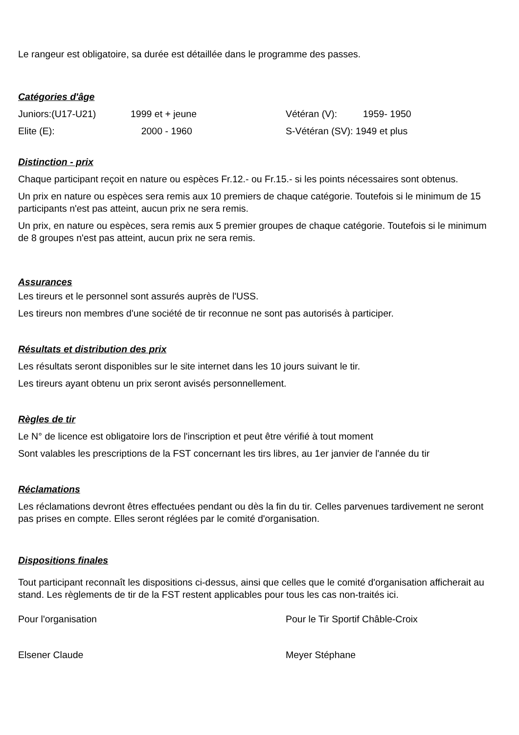Le rangeur est obligatoire, sa durée est détaillée dans le programme des passes.
Catégories d'âge
Juniors:(U17-U21) 1999 et + jeune Vétéran (V): 1959- 1950
Elite (E): 2000 - 1960 S-Vétéran (SV): 1949 et plus
Distinction - prix
Chaque participant reçoit en nature ou espèces Fr.12.- ou Fr.15.- si les points nécessaires sont obtenus.
Un prix en nature ou espèces sera remis aux 10 premiers de chaque catégorie. Toutefois si le minimum de 15 participants n'est pas atteint, aucun prix ne sera remis.
Un prix, en nature ou espèces, sera remis aux 5 premier groupes de chaque catégorie. Toutefois si le minimum de 8 groupes n'est pas atteint, aucun prix ne sera remis.
Assurances
Les tireurs et le personnel sont assurés auprès de l'USS.
Les tireurs non membres d'une société de tir reconnue ne sont pas autorisés à participer.
Résultats et distribution des prix
Les résultats seront disponibles sur le site internet dans les 10 jours suivant le tir.
Les tireurs ayant obtenu un prix seront avisés personnellement.
Règles de tir
Le N° de licence est obligatoire lors de l'inscription et peut être vérifié à tout moment
Sont valables les prescriptions de la FST concernant les tirs libres, au 1er janvier de l'année du tir
Réclamations
Les réclamations devront êtres effectuées pendant ou dès la fin du tir. Celles parvenues tardivement ne seront pas prises en compte. Elles seront réglées par le comité d'organisation.
Dispositions finales
Tout participant reconnaît les dispositions ci-dessus, ainsi que celles que le comité d'organisation afficherait au stand. Les règlements de tir de la FST restent applicables pour tous les cas non-traités ici.
Pour l'organisation Pour le Tir Sportif Châble-Croix
Elsener Claude Meyer Stéphane